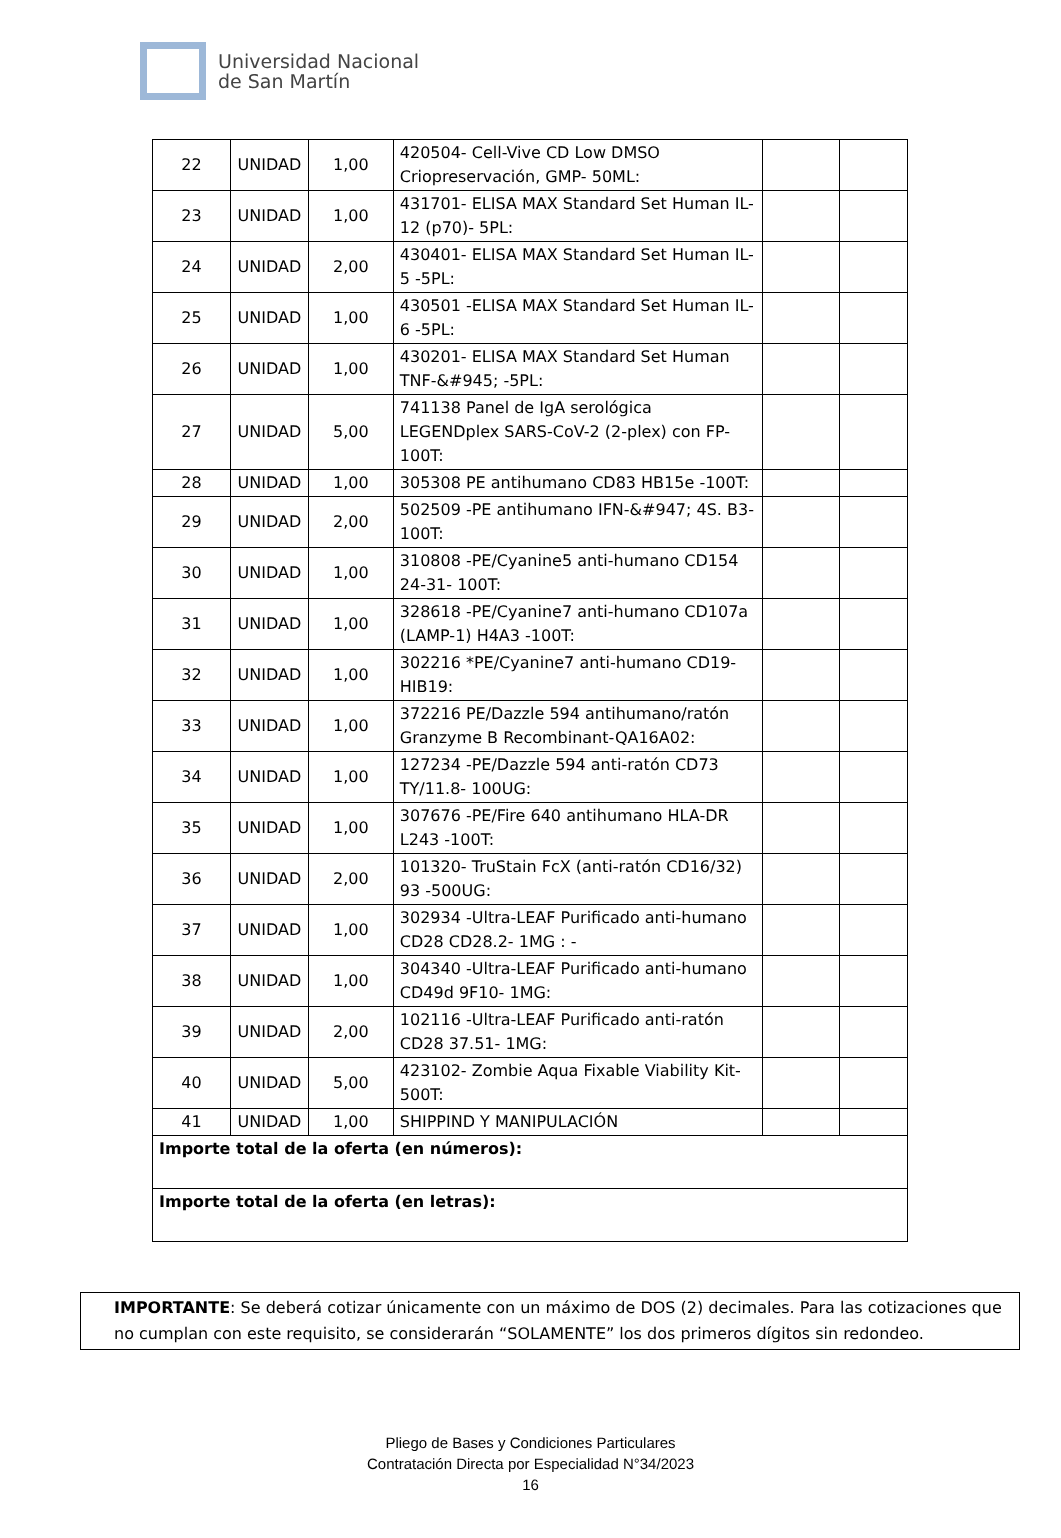Universidad Nacional
de San Martín
| 22 | UNIDAD | 1,00 | 420504- Cell-Vive CD Low DMSO Criopreservación, GMP- 50ML: | | |
| 23 | UNIDAD | 1,00 | 431701- ELISA MAX Standard Set Human IL-12 (p70)- 5PL: | | |
| 24 | UNIDAD | 2,00 | 430401- ELISA MAX Standard Set Human IL-5 -5PL: | | |
| 25 | UNIDAD | 1,00 | 430501 -ELISA MAX Standard Set Human IL-6 -5PL: | | |
| 26 | UNIDAD | 1,00 | 430201- ELISA MAX Standard Set Human TNF-&#945; -5PL: | | |
| 27 | UNIDAD | 5,00 | 741138 Panel de IgA serológica LEGENDplex SARS-CoV-2 (2-plex) con FP-100T: | | |
| 28 | UNIDAD | 1,00 | 305308 PE antihumano CD83 HB15e -100T: | | |
| 29 | UNIDAD | 2,00 | 502509 -PE antihumano IFN-&#947; 4S. B3-100T: | | |
| 30 | UNIDAD | 1,00 | 310808 -PE/Cyanine5 anti-humano CD154 24-31- 100T: | | |
| 31 | UNIDAD | 1,00 | 328618 -PE/Cyanine7 anti-humano CD107a (LAMP-1) H4A3 -100T: | | |
| 32 | UNIDAD | 1,00 | 302216 *PE/Cyanine7 anti-humano CD19-HIB19: | | |
| 33 | UNIDAD | 1,00 | 372216 PE/Dazzle 594 antihumano/ratón Granzyme B Recombinant-QA16A02: | | |
| 34 | UNIDAD | 1,00 | 127234 -PE/Dazzle 594 anti-ratón CD73 TY/11.8- 100UG: | | |
| 35 | UNIDAD | 1,00 | 307676 -PE/Fire 640 antihumano HLA-DR L243 -100T: | | |
| 36 | UNIDAD | 2,00 | 101320- TruStain FcX (anti-ratón CD16/32) 93 -500UG: | | |
| 37 | UNIDAD | 1,00 | 302934 -Ultra-LEAF Purificado anti-humano CD28 CD28.2- 1MG : - | | |
| 38 | UNIDAD | 1,00 | 304340 -Ultra-LEAF Purificado anti-humano CD49d 9F10- 1MG: | | |
| 39 | UNIDAD | 2,00 | 102116 -Ultra-LEAF Purificado anti-ratón CD28 37.51- 1MG: | | |
| 40 | UNIDAD | 5,00 | 423102- Zombie Aqua Fixable Viability Kit-500T: | | |
| 41 | UNIDAD | 1,00 | SHIPPIND Y MANIPULACIÓN | | |
| Importe total de la oferta (en números): | | | | | |
| Importe total de la oferta (en letras): | | | | | |
IMPORTANTE: Se deberá cotizar únicamente con un máximo de DOS (2) decimales. Para las cotizaciones que no cumplan con este requisito, se considerarán “SOLAMENTE” los dos primeros dígitos sin redondeo.
Pliego de Bases y Condiciones Particulares
Contratación Directa por Especialidad N°34/2023
16